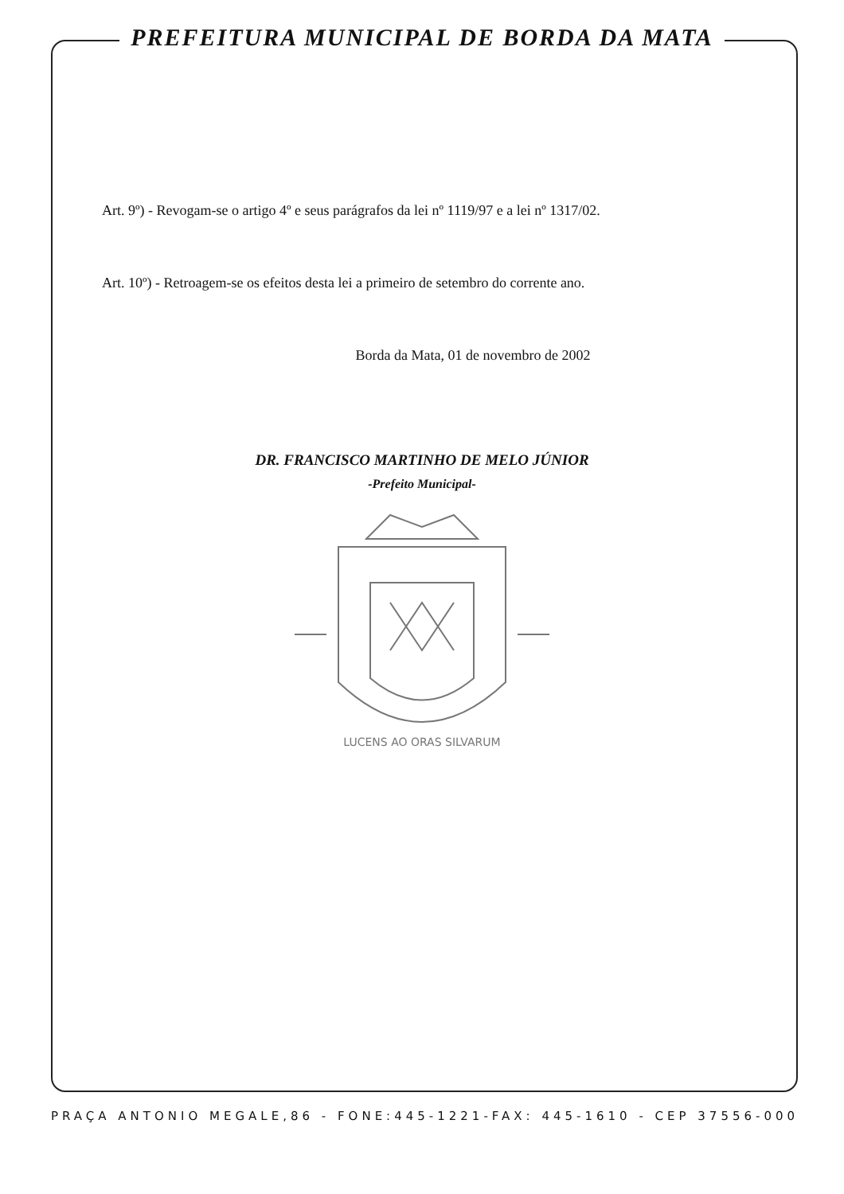PREFEITURA MUNICIPAL DE BORDA DA MATA
Art. 9º) - Revogam-se o artigo 4º e seus parágrafos da lei nº 1119/97 e a lei nº 1317/02.
Art. 10º) - Retroagem-se os efeitos desta lei a primeiro de setembro do corrente ano.
Borda da Mata, 01 de novembro de 2002
DR. FRANCISCO MARTINHO DE MELO JÚNIOR
-Prefeito Municipal-
LUCENS AO ORAS SILVARUM
PRAÇA ANTONIO MEGALE,86 - FONE:445-1221-FAX: 445-1610 - CEP 37556-000